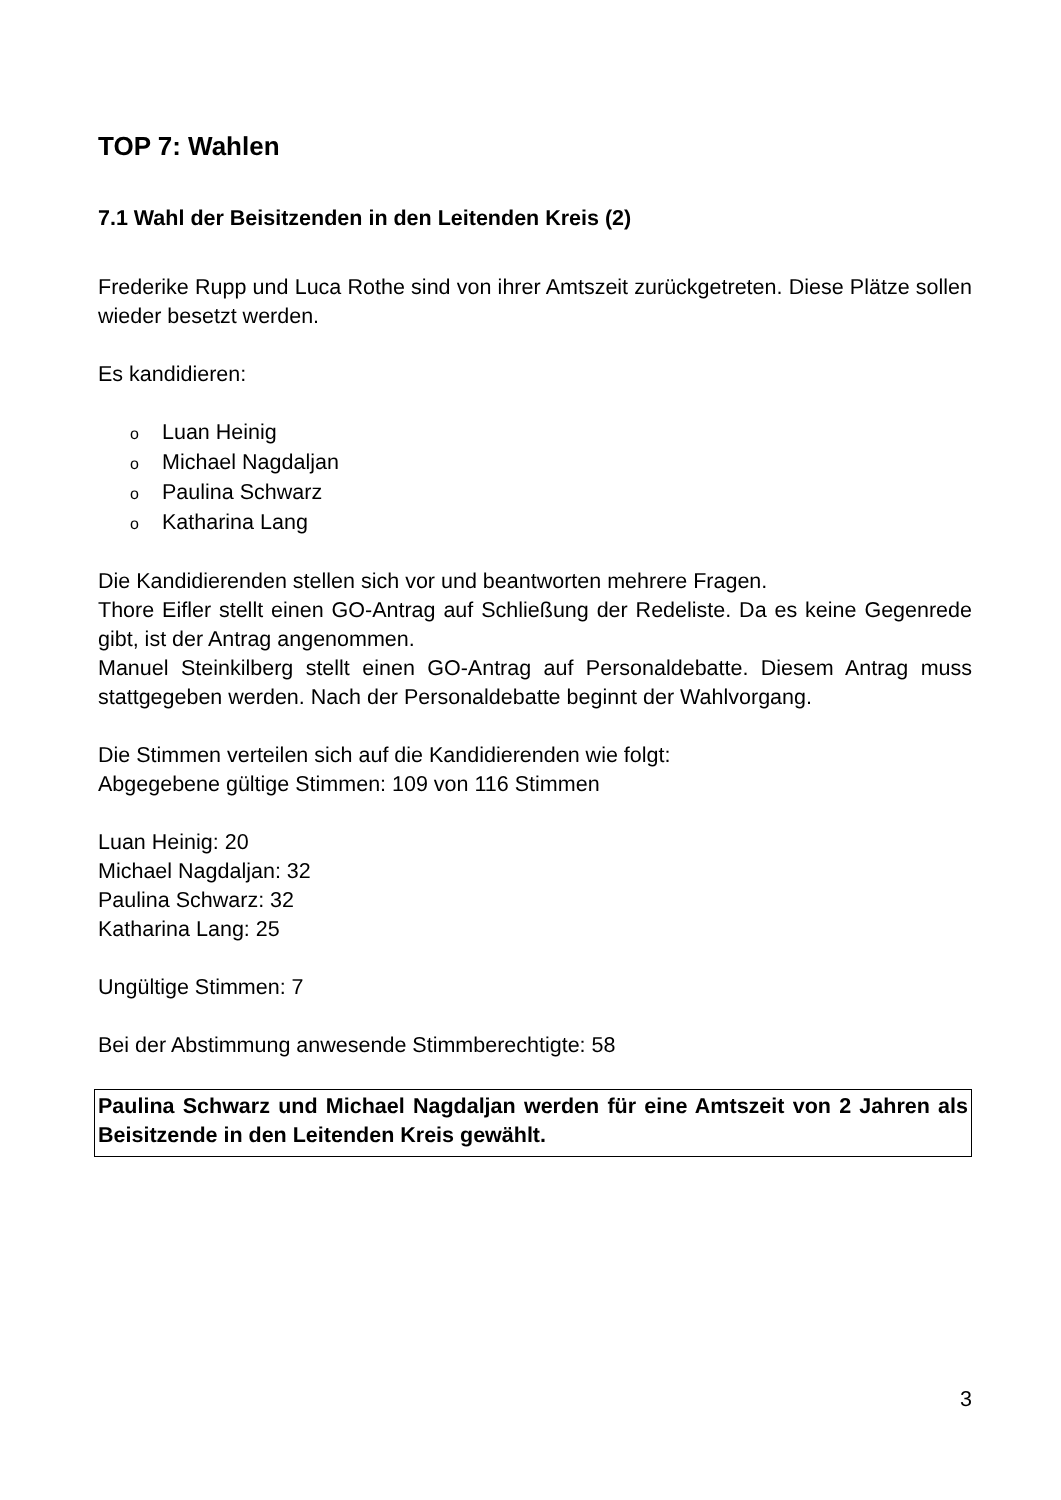TOP 7: Wahlen
7.1 Wahl der Beisitzenden in den Leitenden Kreis (2)
Frederike Rupp und Luca Rothe sind von ihrer Amtszeit zurückgetreten. Diese Plätze sollen wieder besetzt werden.
Es kandidieren:
o Luan Heinig
o Michael Nagdaljan
o Paulina Schwarz
o Katharina Lang
Die Kandidierenden stellen sich vor und beantworten mehrere Fragen.
Thore Eifler stellt einen GO-Antrag auf Schließung der Redeliste. Da es keine Gegenrede gibt, ist der Antrag angenommen.
Manuel Steinkilberg stellt einen GO-Antrag auf Personaldebatte. Diesem Antrag muss stattgegeben werden. Nach der Personaldebatte beginnt der Wahlvorgang.
Die Stimmen verteilen sich auf die Kandidierenden wie folgt:
Abgegebene gültige Stimmen: 109 von 116 Stimmen
Luan Heinig: 20
Michael Nagdaljan: 32
Paulina Schwarz: 32
Katharina Lang: 25
Ungültige Stimmen: 7
Bei der Abstimmung anwesende Stimmberechtigte: 58
Paulina Schwarz und Michael Nagdaljan werden für eine Amtszeit von 2 Jahren als Beisitzende in den Leitenden Kreis gewählt.
3